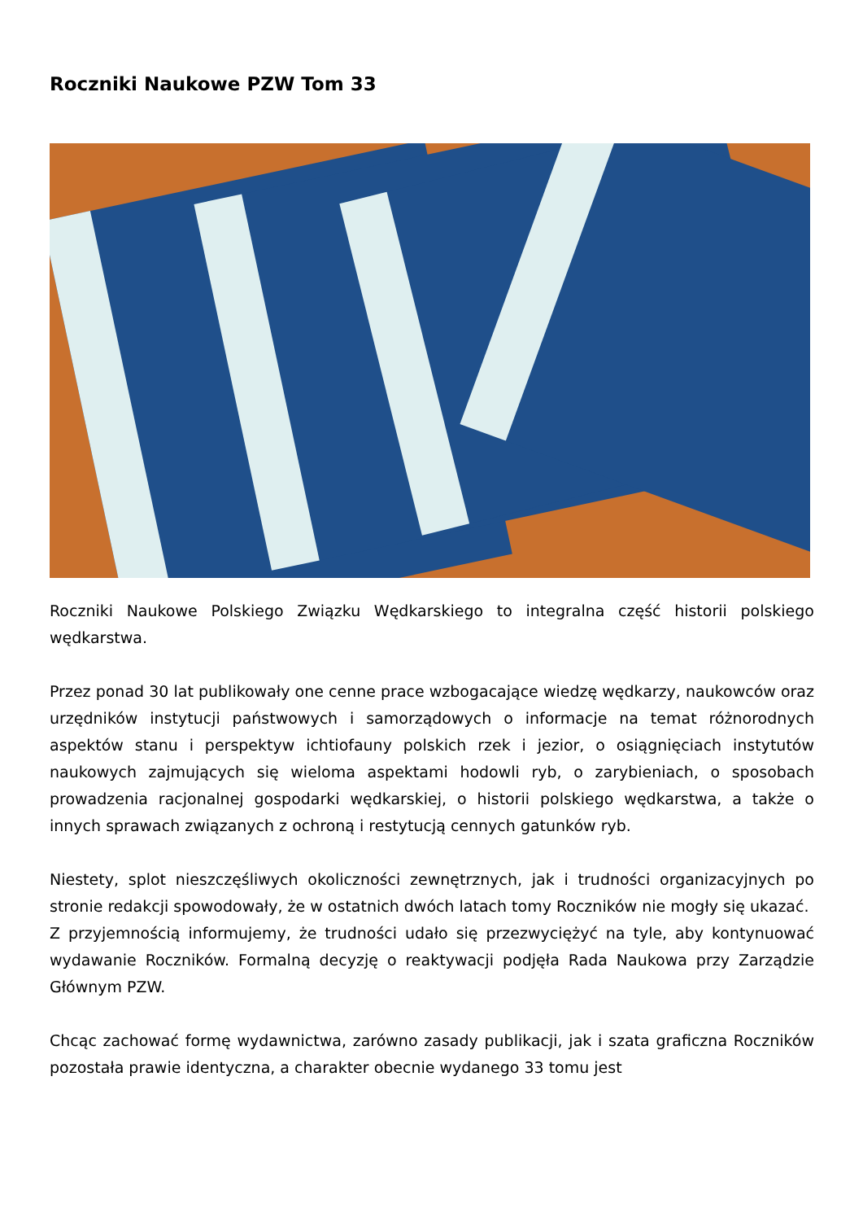Roczniki Naukowe PZW Tom 33
Roczniki Naukowe Polskiego Związku Wędkarskiego to integralna część historii polskiego wędkarstwa.
Przez ponad 30 lat publikowały one cenne prace wzbogacające wiedzę wędkarzy, naukowców oraz urzędników instytucji państwowych i samorządowych o informacje na temat różnorodnych aspektów stanu i perspektyw ichtiofauny polskich rzek i jezior, o osiągnięciach instytutów naukowych zajmujących się wieloma aspektami hodowli ryb, o zarybieniach, o sposobach prowadzenia racjonalnej gospodarki wędkarskiej, o historii polskiego wędkarstwa, a także o innych sprawach związanych z ochroną i restytucją cennych gatunków ryb.
Niestety, splot nieszczęśliwych okoliczności zewnętrznych, jak i trudności organizacyjnych po stronie redakcji spowodowały, że w ostatnich dwóch latach tomy Roczników nie mogły się ukazać.
Z przyjemnością informujemy, że trudności udało się przezwyciężyć na tyle, aby kontynuować wydawanie Roczników. Formalną decyzję o reaktywacji podjęła Rada Naukowa przy Zarządzie Głównym PZW.
Chcąc zachować formę wydawnictwa, zarówno zasady publikacji, jak i szata graficzna Roczników pozostała prawie identyczna, a charakter obecnie wydanego 33 tomu jest